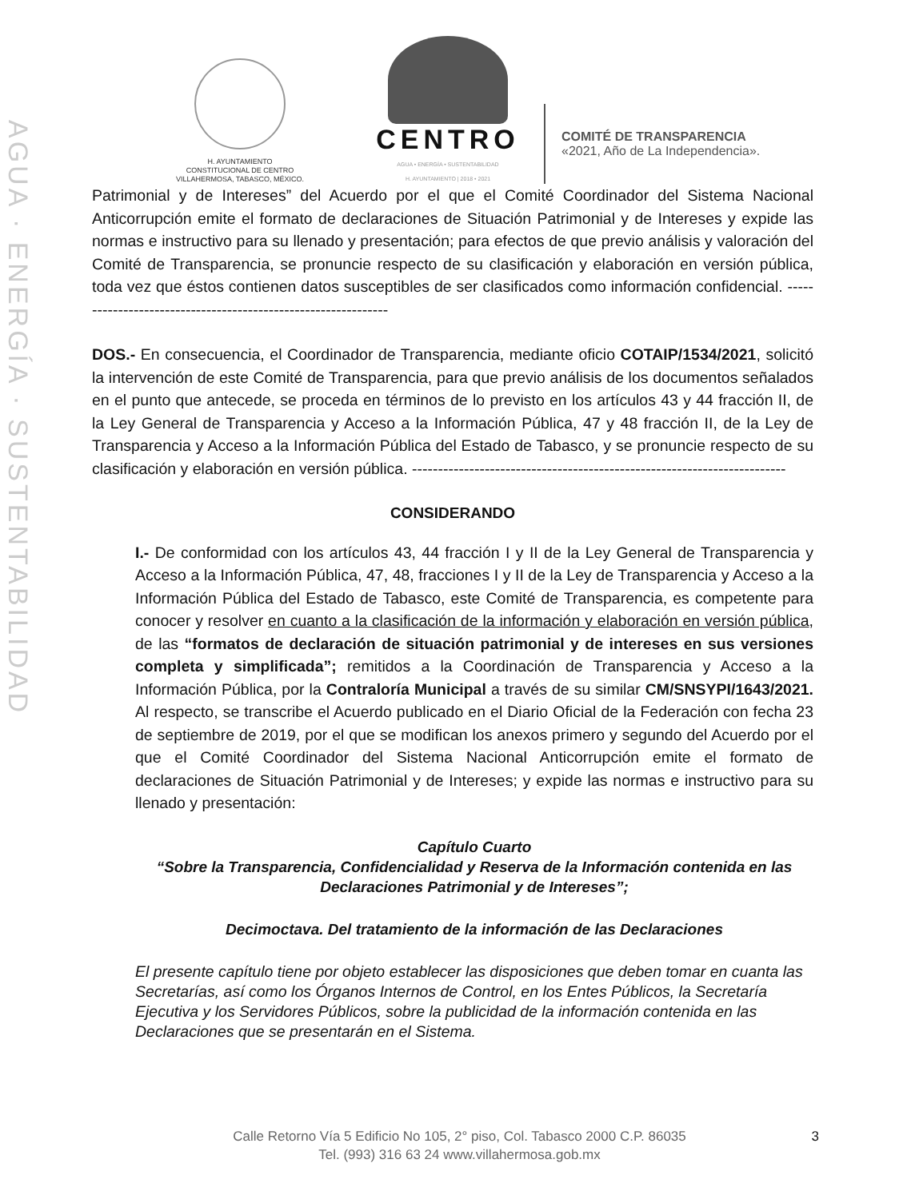AGUA · ENERGÍA · SUSTENTABILIDAD
H. AYUNTAMIENTO
CONSTITUCIONAL DE CENTRO
VILLAHERMOSA, TABASCO, MÉXICO.
CENTRO
AGUA • ENERGÍA • SUSTENTABILIDAD
H. AYUNTAMIENTO | 2018 • 2021
COMITÉ DE TRANSPARENCIA
«2021, Año de La Independencia».
Patrimonial y de Intereses” del Acuerdo por el que el Comité Coordinador del Sistema Nacional Anticorrupción emite el formato de declaraciones de Situación Patrimonial y de Intereses y expide las normas e instructivo para su llenado y presentación; para efectos de que previo análisis y valoración del Comité de Transparencia, se pronuncie respecto de su clasificación y elaboración en versión pública, toda vez que éstos contienen datos susceptibles de ser clasificados como información confidencial. --------------------------------------------------------------
DOS.- En consecuencia, el Coordinador de Transparencia, mediante oficio COTAIP/1534/2021, solicitó la intervención de este Comité de Transparencia, para que previo análisis de los documentos señalados en el punto que antecede, se proceda en términos de lo previsto en los artículos 43 y 44 fracción II, de la Ley General de Transparencia y Acceso a la Información Pública, 47 y 48 fracción II, de la Ley de Transparencia y Acceso a la Información Pública del Estado de Tabasco, y se pronuncie respecto de su clasificación y elaboración en versión pública. ------------------------------------------------------------------------
CONSIDERANDO
I.- De conformidad con los artículos 43, 44 fracción I y II de la Ley General de Transparencia y Acceso a la Información Pública, 47, 48, fracciones I y II de la Ley de Transparencia y Acceso a la Información Pública del Estado de Tabasco, este Comité de Transparencia, es competente para conocer y resolver en cuanto a la clasificación de la información y elaboración en versión pública, de las “formatos de declaración de situación patrimonial y de intereses en sus versiones completa y simplificada”; remitidos a la Coordinación de Transparencia y Acceso a la Información Pública, por la Contraloría Municipal a través de su similar CM/SNSYPI/1643/2021. Al respecto, se transcribe el Acuerdo publicado en el Diario Oficial de la Federación con fecha 23 de septiembre de 2019, por el que se modifican los anexos primero y segundo del Acuerdo por el que el Comité Coordinador del Sistema Nacional Anticorrupción emite el formato de declaraciones de Situación Patrimonial y de Intereses; y expide las normas e instructivo para su llenado y presentación:
Capítulo Cuarto
“Sobre la Transparencia, Confidencialidad y Reserva de la Información contenida en las Declaraciones Patrimonial y de Intereses”;
Decimoctava. Del tratamiento de la información de las Declaraciones
El presente capítulo tiene por objeto establecer las disposiciones que deben tomar en cuanta las Secretarías, así como los Órganos Internos de Control, en los Entes Públicos, la Secretaría Ejecutiva y los Servidores Públicos, sobre la publicidad de la información contenida en las Declaraciones que se presentarán en el Sistema.
3 Calle Retorno Vía 5 Edificio No 105, 2° piso, Col. Tabasco 2000 C.P. 86035
Tel. (993) 316 63 24 www.villahermosa.gob.mx